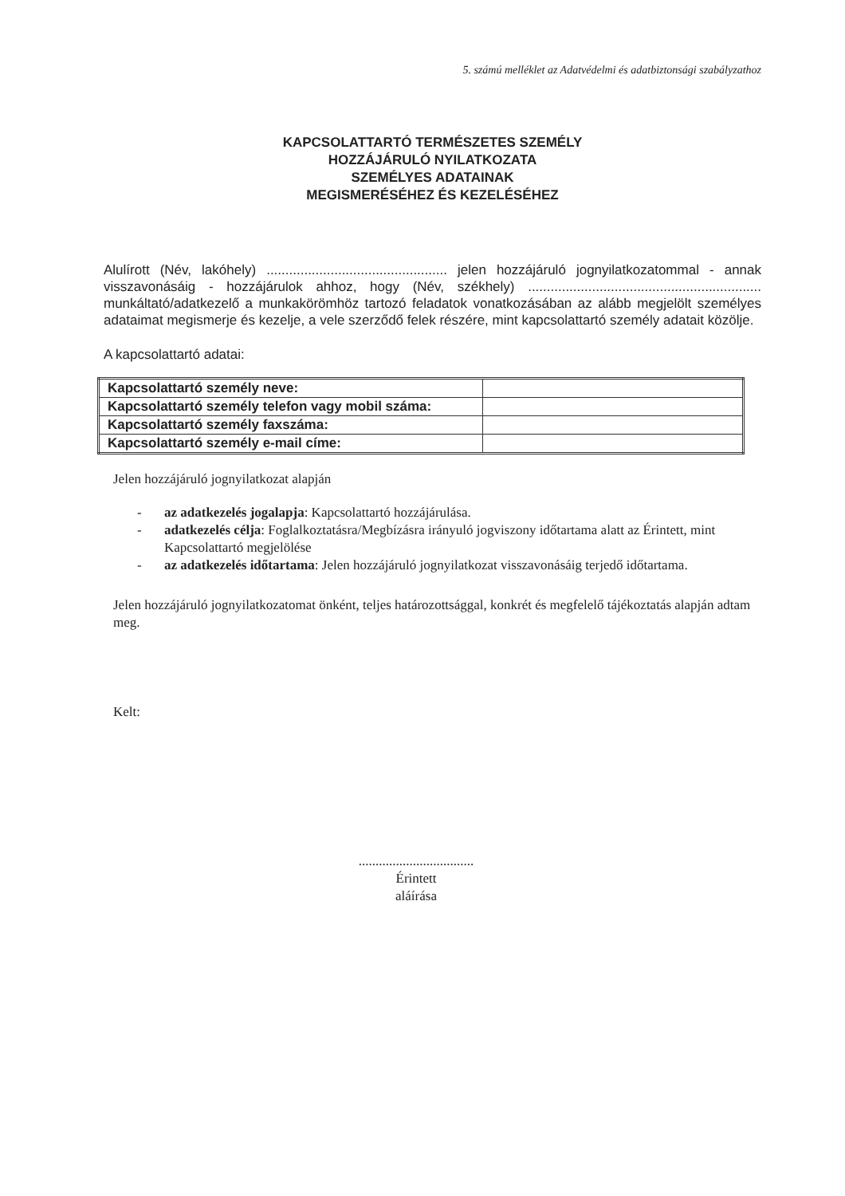5. számú melléklet az Adatvédelmi és adatbiztonsági szabályzathoz
KAPCSOLATTARTÓ TERMÉSZETES SZEMÉLY
HOZZÁJÁRULÓ NYILATKOZATA
SZEMÉLYES ADATAINAK
MEGISMERÉSÉHEZ ÉS KEZELÉSÉHEZ
Alulírott (Név, lakóhely) ................................................ jelen hozzájáruló jognyilatkozatommal - annak visszavonásáig - hozzájárulok ahhoz, hogy (Név, székhely) .............................................................. munkáltató/adatkezelő a munkakörömhöz tartozó feladatok vonatkozásában az alább megjelölt személyes adataimat megismerje és kezelje, a vele szerződő felek részére, mint kapcsolattartó személy adatait közölje.
A kapcsolattartó adatai:
| Kapcsolattartó személy neve: | |
| Kapcsolattartó személy telefon vagy mobil száma: | |
| Kapcsolattartó személy faxszáma: | |
| Kapcsolattartó személy e-mail címe: | |
Jelen hozzájáruló jognyilatkozat alapján
- az adatkezelés jogalapja: Kapcsolattartó hozzájárulása.
- adatkezelés célja: Foglalkoztatásra/Megbízásra irányuló jogviszony időtartama alatt az Érintett, mint Kapcsolattartó megjelölése
- az adatkezelés időtartama: Jelen hozzájáruló jognyilatkozat visszavonásáig terjedő időtartama.
Jelen hozzájáruló jognyilatkozatomat önként, teljes határozottsággal, konkrét és megfelelő tájékoztatás alapján adtam meg.
Kelt:
..................................
Érintett
aláírása